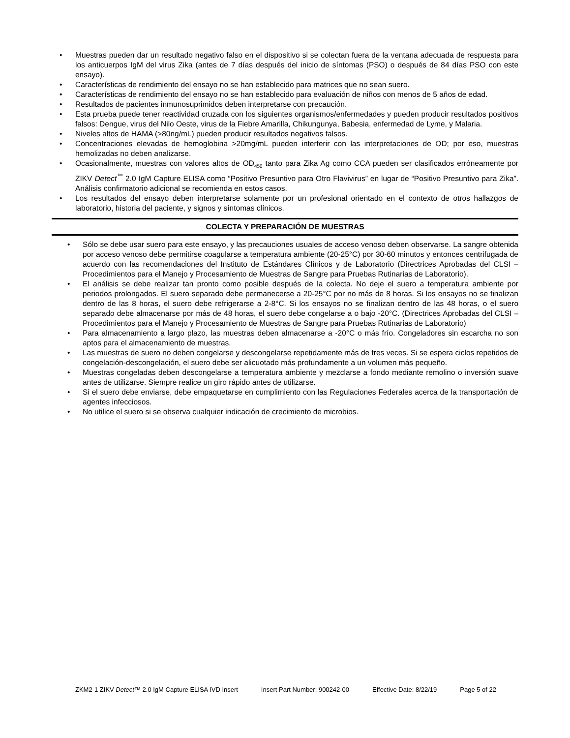• Muestras pueden dar un resultado negativo falso en el dispositivo si se colectan fuera de la ventana adecuada de respuesta para los anticuerpos IgM del virus Zika (antes de 7 días después del inicio de síntomas (PSO) o después de 84 días PSO con este ensayo).
• Características de rendimiento del ensayo no se han establecido para matrices que no sean suero.
• Características de rendimiento del ensayo no se han establecido para evaluación de niños con menos de 5 años de edad.
• Resultados de pacientes inmunosuprimidos deben interpretarse con precaución.
• Esta prueba puede tener reactividad cruzada con los siguientes organismos/enfermedades y pueden producir resultados positivos falsos: Dengue, virus del Nilo Oeste, virus de la Fiebre Amarilla, Chikungunya, Babesia, enfermedad de Lyme, y Malaria.
• Niveles altos de HAMA (>80ng/mL) pueden producir resultados negativos falsos.
• Concentraciones elevadas de hemoglobina >20mg/mL pueden interferir con las interpretaciones de OD; por eso, muestras hemolizadas no deben analizarse.
• Ocasionalmente, muestras con valores altos de OD<sub>450</sub> tanto para Zika Ag como CCA pueden ser clasificados erróneamente por ZIKV Detect<sup>™</sup> 2.0 IgM Capture ELISA como “Positivo Presuntivo para Otro Flavivirus” en lugar de “Positivo Presuntivo para Zika”. Análisis confirmatorio adicional se recomienda en estos casos.
• Los resultados del ensayo deben interpretarse solamente por un profesional orientado en el contexto de otros hallazgos de laboratorio, historia del paciente, y signos y síntomas clínicos.
COLECTA Y PREPARACIÓN DE MUESTRAS
• Sólo se debe usar suero para este ensayo, y las precauciones usuales de acceso venoso deben observarse. La sangre obtenida por acceso venoso debe permitirse coagularse a temperatura ambiente (20-25°C) por 30-60 minutos y entonces centrifugada de acuerdo con las recomendaciones del Instituto de Estándares Clínicos y de Laboratorio (Directrices Aprobadas del CLSI – Procedimientos para el Manejo y Procesamiento de Muestras de Sangre para Pruebas Rutinarias de Laboratorio).
• El análisis se debe realizar tan pronto como posible después de la colecta. No deje el suero a temperatura ambiente por periodos prolongados. El suero separado debe permanecerse a 20-25°C por no más de 8 horas. Si los ensayos no se finalizan dentro de las 8 horas, el suero debe refrigerarse a 2-8°C. Si los ensayos no se finalizan dentro de las 48 horas, o el suero separado debe almacenarse por más de 48 horas, el suero debe congelarse a o bajo -20°C. (Directrices Aprobadas del CLSI – Procedimientos para el Manejo y Procesamiento de Muestras de Sangre para Pruebas Rutinarias de Laboratorio)
• Para almacenamiento a largo plazo, las muestras deben almacenarse a -20°C o más frío. Congeladores sin escarcha no son aptos para el almacenamiento de muestras.
• Las muestras de suero no deben congelarse y descongelarse repetidamente más de tres veces. Si se espera ciclos repetidos de congelación-descongelación, el suero debe ser alicuotado más profundamente a un volumen más pequeño.
• Muestras congeladas deben descongelarse a temperatura ambiente y mezclarse a fondo mediante remolino o inversión suave antes de utilizarse. Siempre realice un giro rápido antes de utilizarse.
• Si el suero debe enviarse, debe empaquetarse en cumplimiento con las Regulaciones Federales acerca de la transportación de agentes infecciosos.
• No utilice el suero si se observa cualquier indicación de crecimiento de microbios.
ZKM2-1 ZIKV Detect™ 2.0 IgM Capture ELISA IVD Insert Insert Part Number: 900242-00 Effective Date: 8/22/19 Page 5 of 22